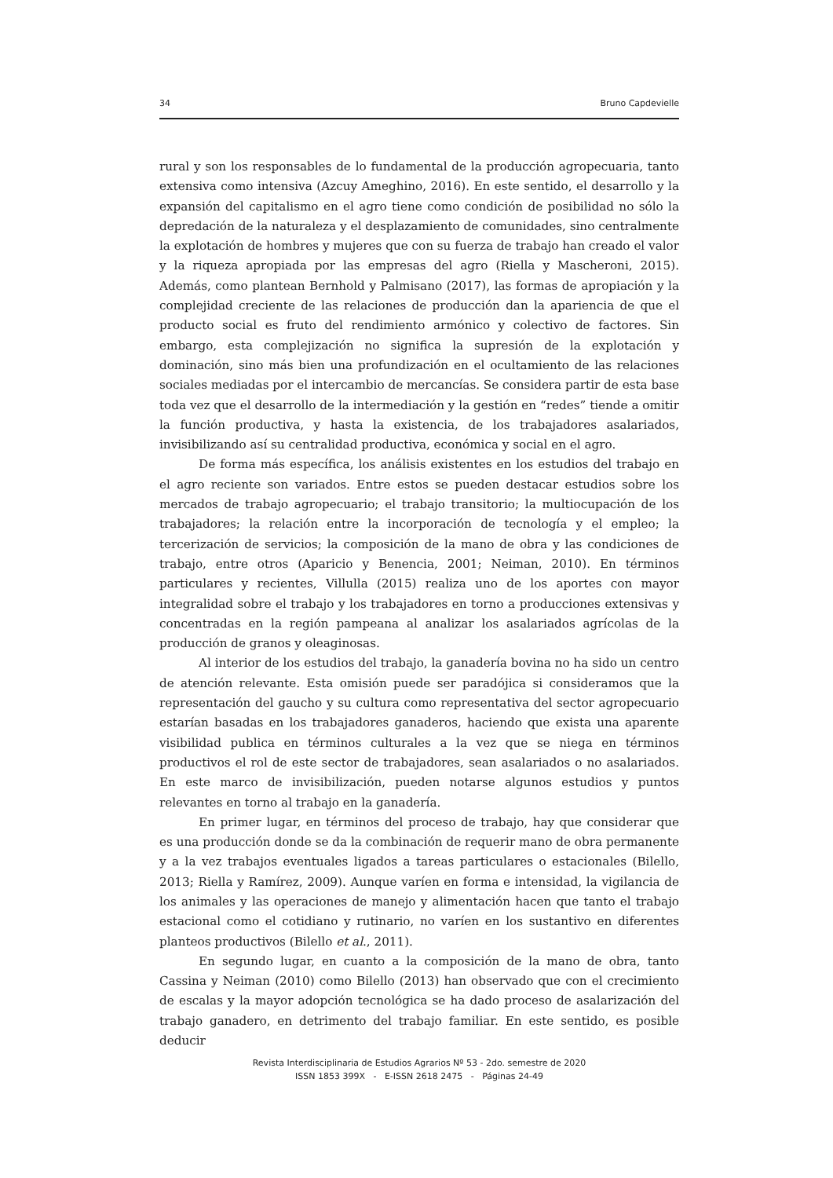34 Bruno Capdevielle
rural y son los responsables de lo fundamental de la producción agropecuaria, tanto extensiva como intensiva (Azcuy Ameghino, 2016). En este sentido, el desarrollo y la expansión del capitalismo en el agro tiene como condición de posibilidad no sólo la depredación de la naturaleza y el desplazamiento de comunidades, sino centralmente la explotación de hombres y mujeres que con su fuerza de trabajo han creado el valor y la riqueza apropiada por las empresas del agro (Riella y Mascheroni, 2015). Además, como plantean Bernhold y Palmisano (2017), las formas de apropiación y la complejidad creciente de las relaciones de producción dan la apariencia de que el producto social es fruto del rendimiento armónico y colectivo de factores. Sin embargo, esta complejización no significa la supresión de la explotación y dominación, sino más bien una profundización en el ocultamiento de las relaciones sociales mediadas por el intercambio de mercancías. Se considera partir de esta base toda vez que el desarrollo de la intermediación y la gestión en “redes” tiende a omitir la función productiva, y hasta la existencia, de los trabajadores asalariados, invisibilizando así su centralidad productiva, económica y social en el agro.
De forma más específica, los análisis existentes en los estudios del trabajo en el agro reciente son variados. Entre estos se pueden destacar estudios sobre los mercados de trabajo agropecuario; el trabajo transitorio; la multiocupación de los trabajadores; la relación entre la incorporación de tecnología y el empleo; la tercerización de servicios; la composición de la mano de obra y las condiciones de trabajo, entre otros (Aparicio y Benencia, 2001; Neiman, 2010). En términos particulares y recientes, Villulla (2015) realiza uno de los aportes con mayor integralidad sobre el trabajo y los trabajadores en torno a producciones extensivas y concentradas en la región pampeana al analizar los asalariados agrícolas de la producción de granos y oleaginosas.
Al interior de los estudios del trabajo, la ganadería bovina no ha sido un centro de atención relevante. Esta omisión puede ser paradójica si consideramos que la representación del gaucho y su cultura como representativa del sector agropecuario estarían basadas en los trabajadores ganaderos, haciendo que exista una aparente visibilidad publica en términos culturales a la vez que se niega en términos productivos el rol de este sector de trabajadores, sean asalariados o no asalariados. En este marco de invisibilización, pueden notarse algunos estudios y puntos relevantes en torno al trabajo en la ganadería.
En primer lugar, en términos del proceso de trabajo, hay que considerar que es una producción donde se da la combinación de requerir mano de obra permanente y a la vez trabajos eventuales ligados a tareas particulares o estacionales (Bilello, 2013; Riella y Ramírez, 2009). Aunque varíen en forma e intensidad, la vigilancia de los animales y las operaciones de manejo y alimentación hacen que tanto el trabajo estacional como el cotidiano y rutinario, no varíen en los sustantivo en diferentes planteos productivos (Bilello et al., 2011).
En segundo lugar, en cuanto a la composición de la mano de obra, tanto Cassina y Neiman (2010) como Bilello (2013) han observado que con el crecimiento de escalas y la mayor adopción tecnológica se ha dado proceso de asalarización del trabajo ganadero, en detrimento del trabajo familiar. En este sentido, es posible deducir
Revista Interdisciplinaria de Estudios Agrarios Nº 53 - 2do. semestre de 2020
ISSN 1853 399X - E-ISSN 2618 2475 - Páginas 24-49